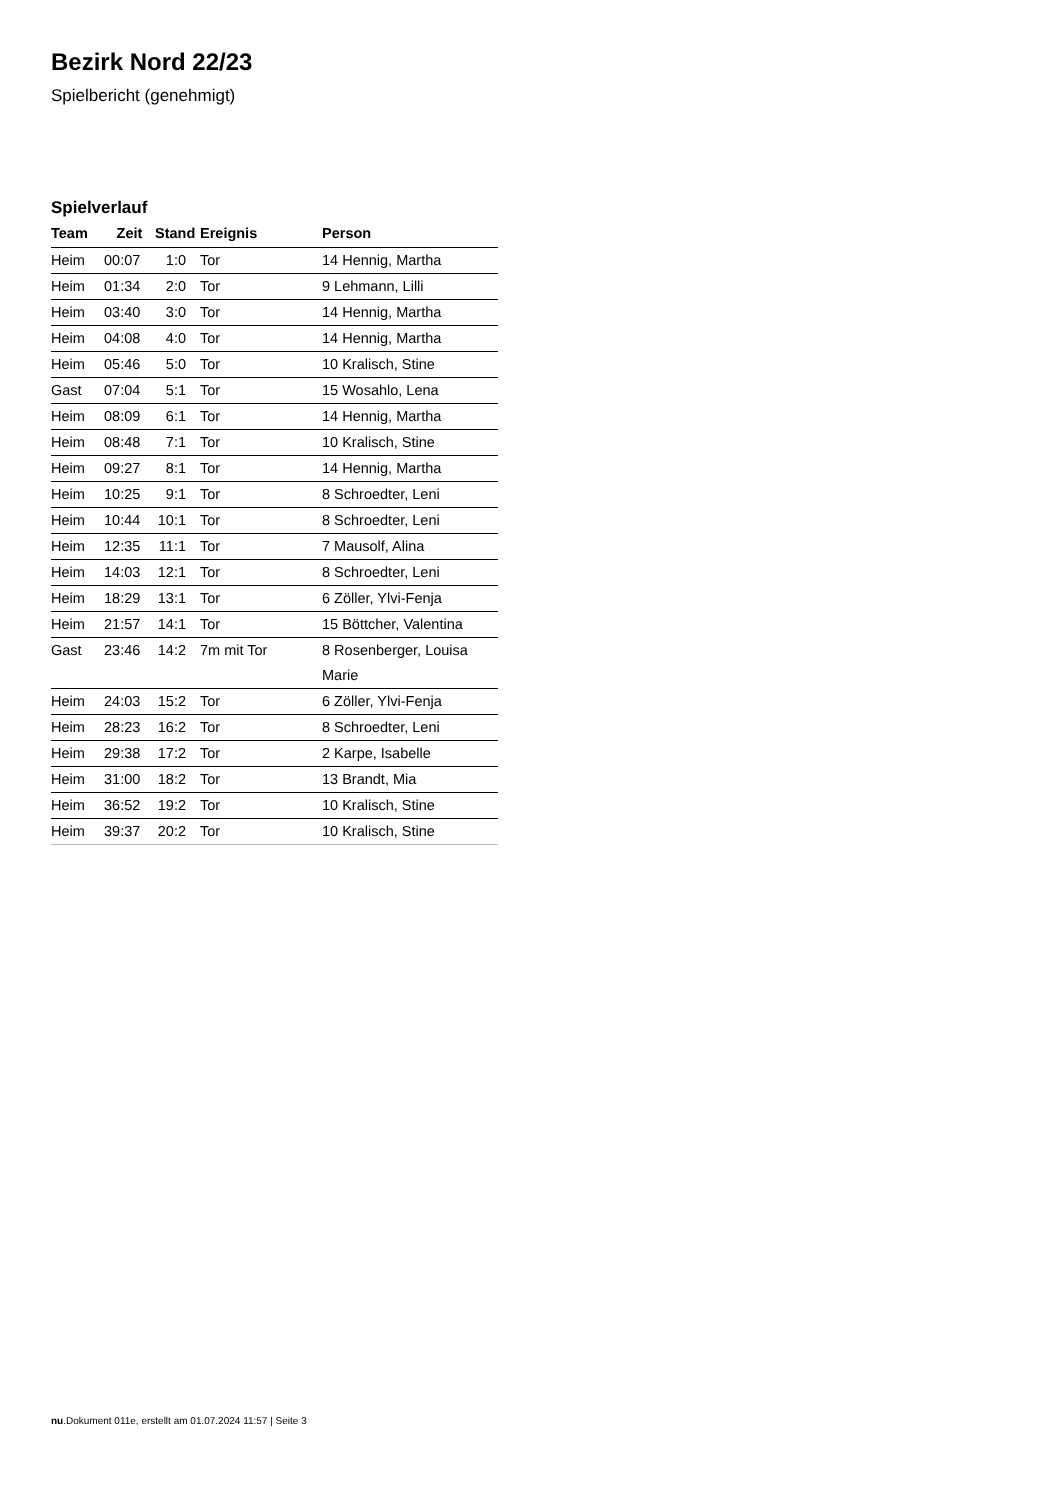Bezirk Nord 22/23
Spielbericht (genehmigt)
Spielverlauf
| Team | Zeit | Stand | Ereignis | Person |
| --- | --- | --- | --- | --- |
| Heim | 00:07 | 1:0 | Tor | 14 Hennig, Martha |
| Heim | 01:34 | 2:0 | Tor | 9 Lehmann, Lilli |
| Heim | 03:40 | 3:0 | Tor | 14 Hennig, Martha |
| Heim | 04:08 | 4:0 | Tor | 14 Hennig, Martha |
| Heim | 05:46 | 5:0 | Tor | 10 Kralisch, Stine |
| Gast | 07:04 | 5:1 | Tor | 15 Wosahlo, Lena |
| Heim | 08:09 | 6:1 | Tor | 14 Hennig, Martha |
| Heim | 08:48 | 7:1 | Tor | 10 Kralisch, Stine |
| Heim | 09:27 | 8:1 | Tor | 14 Hennig, Martha |
| Heim | 10:25 | 9:1 | Tor | 8 Schroedter, Leni |
| Heim | 10:44 | 10:1 | Tor | 8 Schroedter, Leni |
| Heim | 12:35 | 11:1 | Tor | 7 Mausolf, Alina |
| Heim | 14:03 | 12:1 | Tor | 8 Schroedter, Leni |
| Heim | 18:29 | 13:1 | Tor | 6 Zöller, Ylvi-Fenja |
| Heim | 21:57 | 14:1 | Tor | 15 Böttcher, Valentina |
| Gast | 23:46 | 14:2 | 7m mit Tor | 8 Rosenberger, Louisa Marie |
| Heim | 24:03 | 15:2 | Tor | 6 Zöller, Ylvi-Fenja |
| Heim | 28:23 | 16:2 | Tor | 8 Schroedter, Leni |
| Heim | 29:38 | 17:2 | Tor | 2 Karpe, Isabelle |
| Heim | 31:00 | 18:2 | Tor | 13 Brandt, Mia |
| Heim | 36:52 | 19:2 | Tor | 10 Kralisch, Stine |
| Heim | 39:37 | 20:2 | Tor | 10 Kralisch, Stine |
nu.Dokument 011e, erstellt am 01.07.2024 11:57 | Seite 3